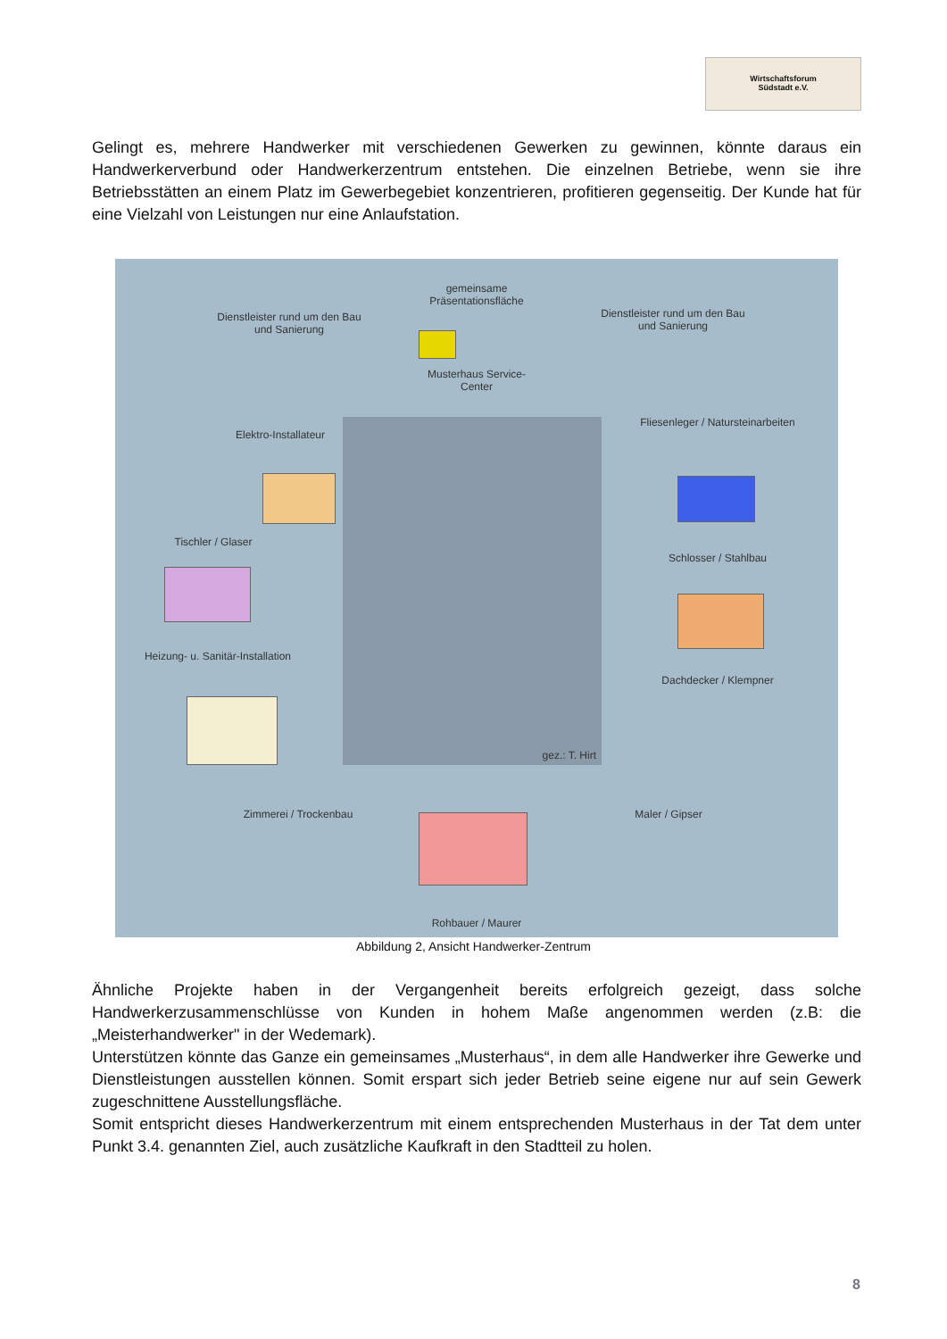Wirtschaftsforum
Südstadt e.V.
Gelingt es, mehrere Handwerker mit verschiedenen Gewerken zu gewinnen, könnte daraus ein Handwerkerverbund oder Handwerkerzentrum entstehen. Die einzelnen Betriebe, wenn sie ihre Betriebsstätten an einem Platz im Gewerbegebiet konzentrieren, profitieren gegenseitig. Der Kunde hat für eine Vielzahl von Leistungen nur eine Anlaufstation.
gemeinsame Präsentationsfläche
Dienstleister rund um den Bau und Sanierung Dienstleister rund um den Bau und Sanierung
Musterhaus Service-Center
Fliesenleger / Natursteinarbeiten
Elektro-Installateur
Tischler / Glaser
Schlosser / Stahlbau
Heizung- u. Sanitär-Installation
Dachdecker / Klempner
Zimmerei / Trockenbau Maler / Gipser
Rohbauer / Maurer
gez.: T. Hirt
Abbildung 2, Ansicht Handwerker-Zentrum
Ähnliche Projekte haben in der Vergangenheit bereits erfolgreich gezeigt, dass solche Handwerkerzusammenschlüsse von Kunden in hohem Maße angenommen werden (z.B: die „Meisterhandwerker" in der Wedemark).
Unterstützen könnte das Ganze ein gemeinsames „Musterhaus“, in dem alle Handwerker ihre Gewerke und Dienstleistungen ausstellen können. Somit erspart sich jeder Betrieb seine eigene nur auf sein Gewerk zugeschnittene Ausstellungsfläche.
Somit entspricht dieses Handwerkerzentrum mit einem entsprechenden Musterhaus in der Tat dem unter Punkt 3.4. genannten Ziel, auch zusätzliche Kaufkraft in den Stadtteil zu holen.
8